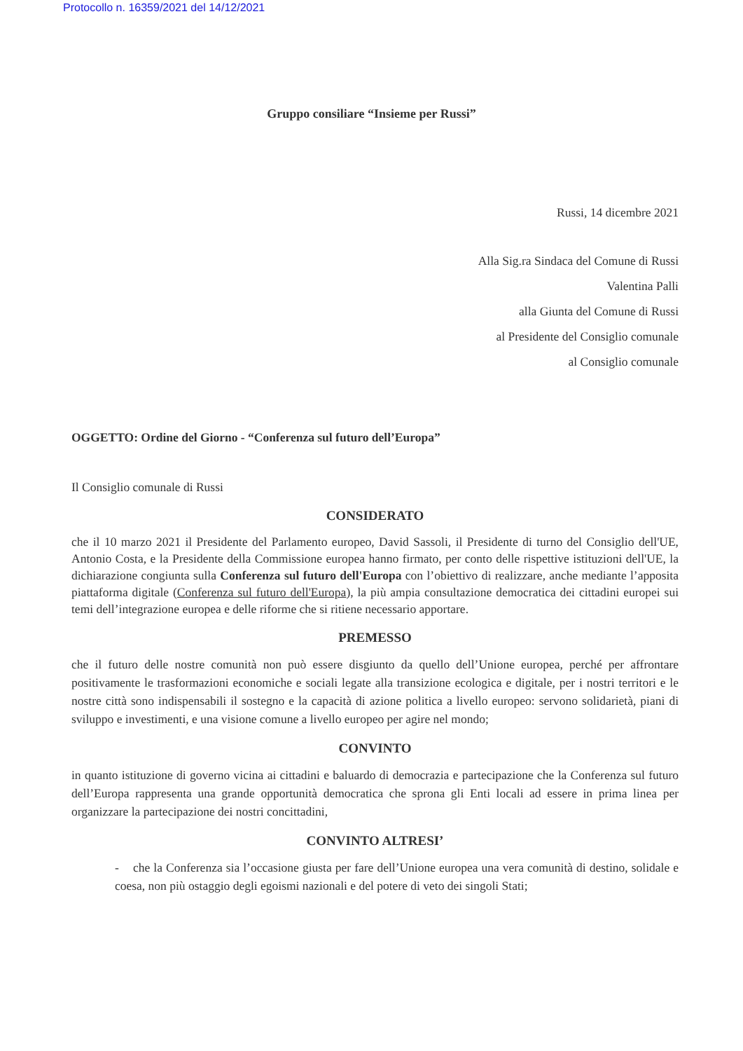Protocollo n. 16359/2021 del 14/12/2021
Gruppo consiliare “Insieme per Russi”
Russi, 14 dicembre 2021
Alla Sig.ra Sindaca del Comune di Russi
Valentina Palli
alla Giunta del Comune di Russi
al Presidente del Consiglio comunale
al Consiglio comunale
OGGETTO: Ordine del Giorno - “Conferenza sul futuro dell’Europa”
Il Consiglio comunale di Russi
CONSIDERATO
che il 10 marzo 2021 il Presidente del Parlamento europeo, David Sassoli, il Presidente di turno del Consiglio dell'UE, Antonio Costa, e la Presidente della Commissione europea hanno firmato, per conto delle rispettive istituzioni dell'UE, la dichiarazione congiunta sulla Conferenza sul futuro dell'Europa con l’obiettivo di realizzare, anche mediante l’apposita piattaforma digitale (Conferenza sul futuro dell'Europa), la più ampia consultazione democratica dei cittadini europei sui temi dell’integrazione europea e delle riforme che si ritiene necessario apportare.
PREMESSO
che il futuro delle nostre comunità non può essere disgiunto da quello dell’Unione europea, perché per affrontare positivamente le trasformazioni economiche e sociali legate alla transizione ecologica e digitale, per i nostri territori e le nostre città sono indispensabili il sostegno e la capacità di azione politica a livello europeo: servono solidarietà, piani di sviluppo e investimenti, e una visione comune a livello europeo per agire nel mondo;
CONVINTO
in quanto istituzione di governo vicina ai cittadini e baluardo di democrazia e partecipazione che la Conferenza sul futuro dell’Europa rappresenta una grande opportunità democratica che sprona gli Enti locali ad essere in prima linea per organizzare la partecipazione dei nostri concittadini,
CONVINTO ALTRESI’
- che la Conferenza sia l’occasione giusta per fare dell’Unione europea una vera comunità di destino, solidale e coesa, non più ostaggio degli egoismi nazionali e del potere di veto dei singoli Stati;